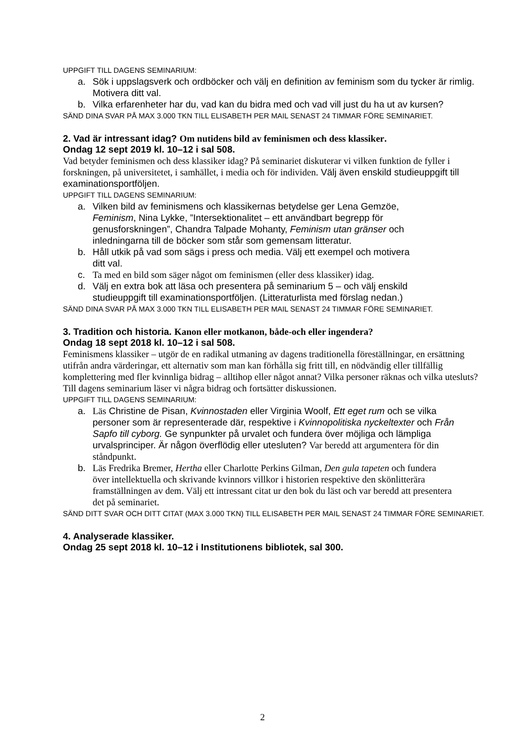UPPGIFT TILL DAGENS SEMINARIUM:
a. Sök i uppslagsverk och ordböcker och välj en definition av feminism som du tycker är rimlig.
Motivera ditt val.
b. Vilka erfarenheter har du, vad kan du bidra med och vad vill just du ha ut av kursen?
SÄND DINA SVAR PÅ MAX 3.000 TKN TILL ELISABETH PER MAIL SENAST 24 TIMMAR FÖRE SEMINARIET.
2. Vad är intressant idag? Om nutidens bild av feminismen och dess klassiker.
Ondag 12 sept 2019 kl. 10–12 i sal 508.
Vad betyder feminismen och dess klassiker idag? På seminariet diskuterar vi vilken funktion de fyller i forskningen, på universitetet, i samhället, i media och för individen. Välj även enskild studieuppgift till examinationsportföljen.
UPPGIFT TILL DAGENS SEMINARIUM:
a. Vilken bild av feminismens och klassikernas betydelse ger Lena Gemzöe, Feminism, Nina Lykke, ”Intersektionalitet – ett användbart begrepp för genusforskningen”, Chandra Talpade Mohanty, Feminism utan gränser och inledningarna till de böcker som står som gemensam litteratur.
b. Håll utkik på vad som sägs i press och media. Välj ett exempel och motivera ditt val.
c. Ta med en bild som säger något om feminismen (eller dess klassiker) idag.
d. Välj en extra bok att läsa och presentera på seminarium 5 – och välj enskild studieuppgift till examinationsportföljen. (Litteraturlista med förslag nedan.)
SÄND DINA SVAR PÅ MAX 3.000 TKN TILL ELISABETH PER MAIL SENAST 24 TIMMAR FÖRE SEMINARIET.
3. Tradition och historia. Kanon eller motkanon, både-och eller ingendera?
Ondag 18 sept 2018 kl. 10–12 i sal 508.
Feminismens klassiker – utgör de en radikal utmaning av dagens traditionella föreställningar, en ersättning utifrån andra värderingar, ett alternativ som man kan förhålla sig fritt till, en nödvändig eller tillfällig komplettering med fler kvinnliga bidrag – alltihop eller något annat? Vilka personer räknas och vilka utesluts? Till dagens seminarium läser vi några bidrag och fortsätter diskussionen.
UPPGIFT TILL DAGENS SEMINARIUM:
a. Läs Christine de Pisan, Kvinnostaden eller Virginia Woolf, Ett eget rum och se vilka personer som är representerade där, respektive i Kvinnopolitiska nyckeltexter och Från Sapfo till cyborg. Ge synpunkter på urvalet och fundera över möjliga och lämpliga urvalsprinciper. Är någon överflödig eller utesluten? Var beredd att argumentera för din ståndpunkt.
b. Läs Fredrika Bremer, Hertha eller Charlotte Perkins Gilman, Den gula tapeten och fundera över intellektuella och skrivande kvinnors villkor i historien respektive den skönlitterära framställningen av dem. Välj ett intressant citat ur den bok du läst och var beredd att presentera det på seminariet.
SÄND DITT SVAR OCH DITT CITAT (MAX 3.000 TKN) TILL ELISABETH PER MAIL SENAST 24 TIMMAR FÖRE SEMINARIET.
4. Analyserade klassiker.
Ondag 25 sept 2018 kl. 10–12 i Institutionens bibliotek, sal 300.
2